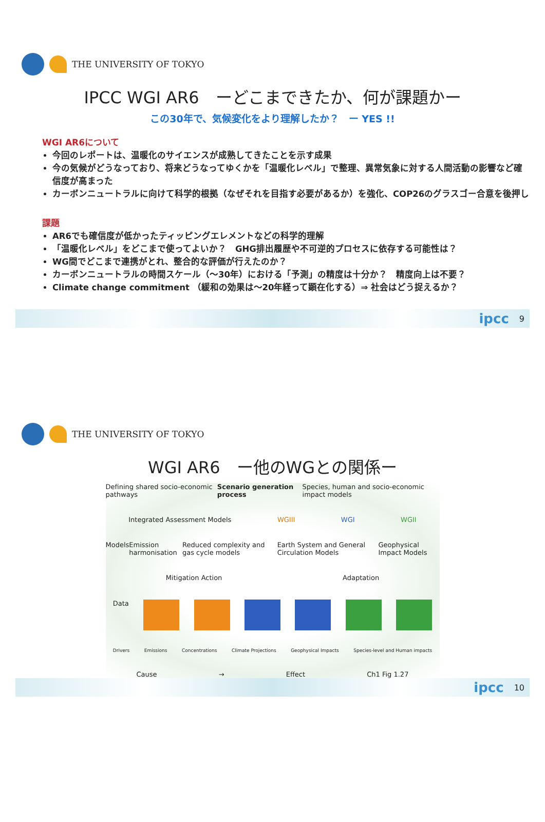THE UNIVERSITY OF TOKYO
IPCC WGI AR6　ーどこまできたか、何が課題かー
この30年で、気候変化をより理解したか？　ー YES !!
WGI AR6について
今回のレポートは、温暖化のサイエンスが成熟してきたことを示す成果
今の気候がどうなっており、将来どうなってゆくかを「温暖化レベル」で整理、異常気象に対する人間活動の影響など確信度が高まった
カーボンニュートラルに向けて科学的根拠（なぜそれを目指す必要があるか）を強化、COP26のグラスゴー合意を後押し
課題
AR6でも確信度が低かったティッピングエレメントなどの科学的理解
「温暖化レベル」をどこまで使ってよいか？　GHG排出履歴や不可逆的プロセスに依存する可能性は？
WG間でどこまで連携がとれ、整合的な評価が行えたのか？
カーボンニュートラルの時間スケール（〜30年）における「予測」の精度は十分か？　精度向上は不要？
Climate change commitment （緩和の効果は〜20年経って顕在化する）⇒ 社会はどう捉えるか？
ipcc 9
THE UNIVERSITY OF TOKYO
WGI AR6　ー他のWGとの関係ー
Defining shared socio-economic pathways Scenario generation process Species, human and socio-economic impact models
Integrated Assessment Models WGIII WGI WGII
Models Emission harmonisation Reduced complexity and gas cycle models Earth System and General Circulation Models Geophysical Impact Models
Mitigation Action Adaptation
Data
Drivers Emissions Concentrations Climate Projections Geophysical Impacts Species-level and Human impacts
Cause → Effect Ch1 Fig 1.27
ipcc 10